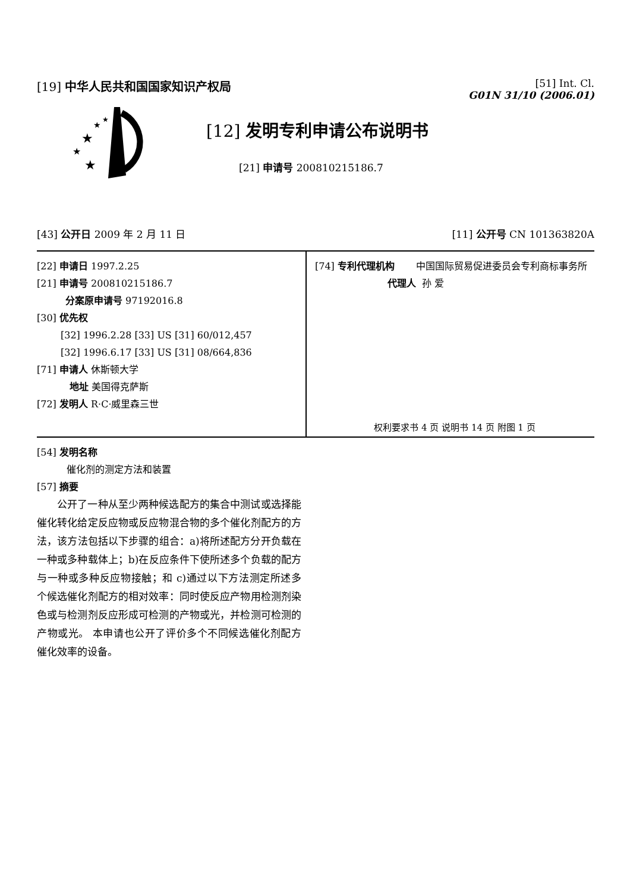[19] 中华人民共和国国家知识产权局
[51] Int. Cl.
G01N 31/10 (2006.01)
★
★
★
★
★
[12] 发明专利申请公布说明书
[21] 申请号 200810215186.7
[43] 公开日 2009 年 2 月 11 日 [11] 公开号 CN 101363820A
[22] 申请日 1997.2.25
[21] 申请号 200810215186.7
分案原申请号 97192016.8
[30] 优先权
[32] 1996.2.28 [33] US [31] 60/012,457
[32] 1996.6.17 [33] US [31] 08/664,836
[71] 申请人 休斯顿大学
地址 美国得克萨斯
[72] 发明人 R·C·威里森三世
[74] 专利代理机构 中国国际贸易促进委员会专利商标事务所
代理人 孙 爱
权利要求书 4 页 说明书 14 页 附图 1 页
[54] 发明名称
催化剂的测定方法和装置
[57] 摘要
公开了一种从至少两种候选配方的集合中测试或选择能催化转化给定反应物或反应物混合物的多个催化剂配方的方法，该方法包括以下步骤的组合：a)将所述配方分开负载在一种或多种载体上；b)在反应条件下使所述多个负载的配方与一种或多种反应物接触；和 c)通过以下方法测定所述多个候选催化剂配方的相对效率：同时使反应产物用检测剂染色或与检测剂反应形成可检测的产物或光，并检测可检测的产物或光。 本申请也公开了评价多个不同候选催化剂配方催化效率的设备。